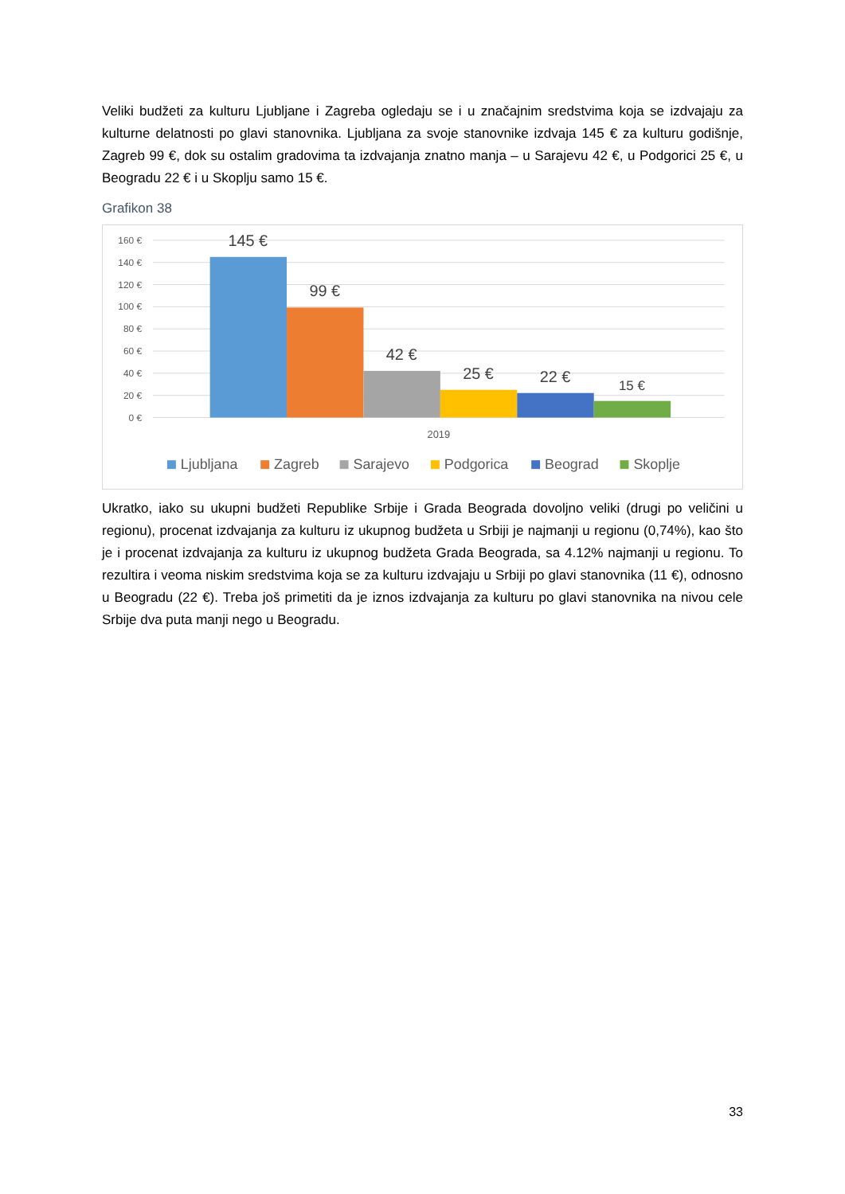Veliki budžeti za kulturu Ljubljane i Zagreba ogledaju se i u značajnim sredstvima koja se izdvajaju za kulturne delatnosti po glavi stanovnika. Ljubljana za svoje stanovnike izdvaja 145 € za kulturu godišnje, Zagreb 99 €, dok su ostalim gradovima ta izdvajanja znatno manja – u Sarajevu 42 €, u Podgorici 25 €, u Beogradu 22 € i u Skoplju samo 15 €.
Grafikon 38
160 €
140 €
120 €
100 €
80 €
60 €
40 €
20 €
0 €
145 €
99 €
42 €
25 €
22 €
15 €
2019
Ljubljana
Zagreb
Sarajevo
Podgorica
Beograd
Skoplje
Ukratko, iako su ukupni budžeti Republike Srbije i Grada Beograda dovoljno veliki (drugi po veličini u regionu), procenat izdvajanja za kulturu iz ukupnog budžeta u Srbiji je najmanji u regionu (0,74%), kao što je i procenat izdvajanja za kulturu iz ukupnog budžeta Grada Beograda, sa 4.12% najmanji u regionu. To rezultira i veoma niskim sredstvima koja se za kulturu izdvajaju u Srbiji po glavi stanovnika (11 €), odnosno u Beogradu (22 €). Treba još primetiti da je iznos izdvajanja za kulturu po glavi stanovnika na nivou cele Srbije dva puta manji nego u Beogradu.
33